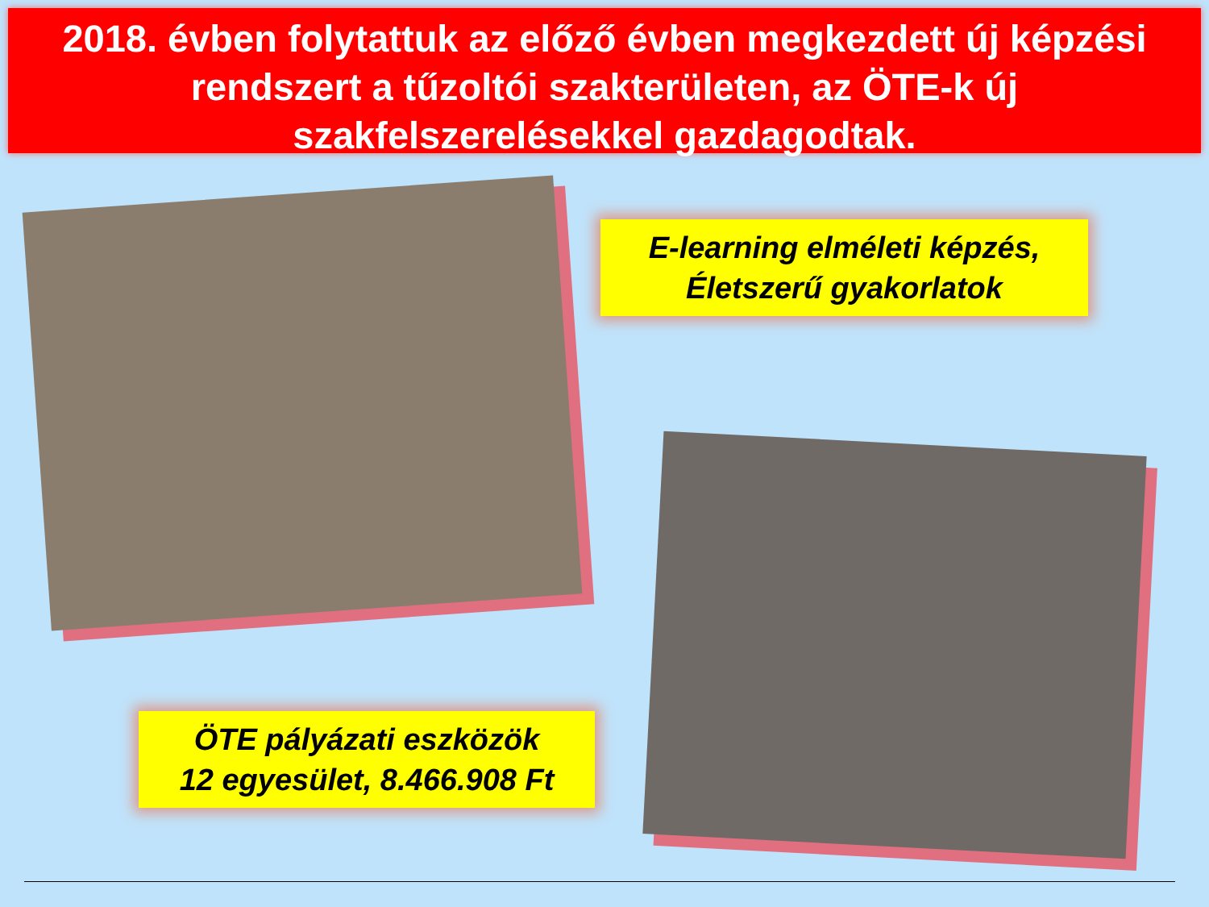2018. évben folytattuk az előző évben megkezdett új képzési rendszert a tűzoltói szakterületen, az ÖTE-k új szakfelszerelésekkel gazdagodtak.
E-learning elméleti képzés,
Életszerű gyakorlatok
ÖTE pályázati eszközök
12 egyesület, 8.466.908 Ft